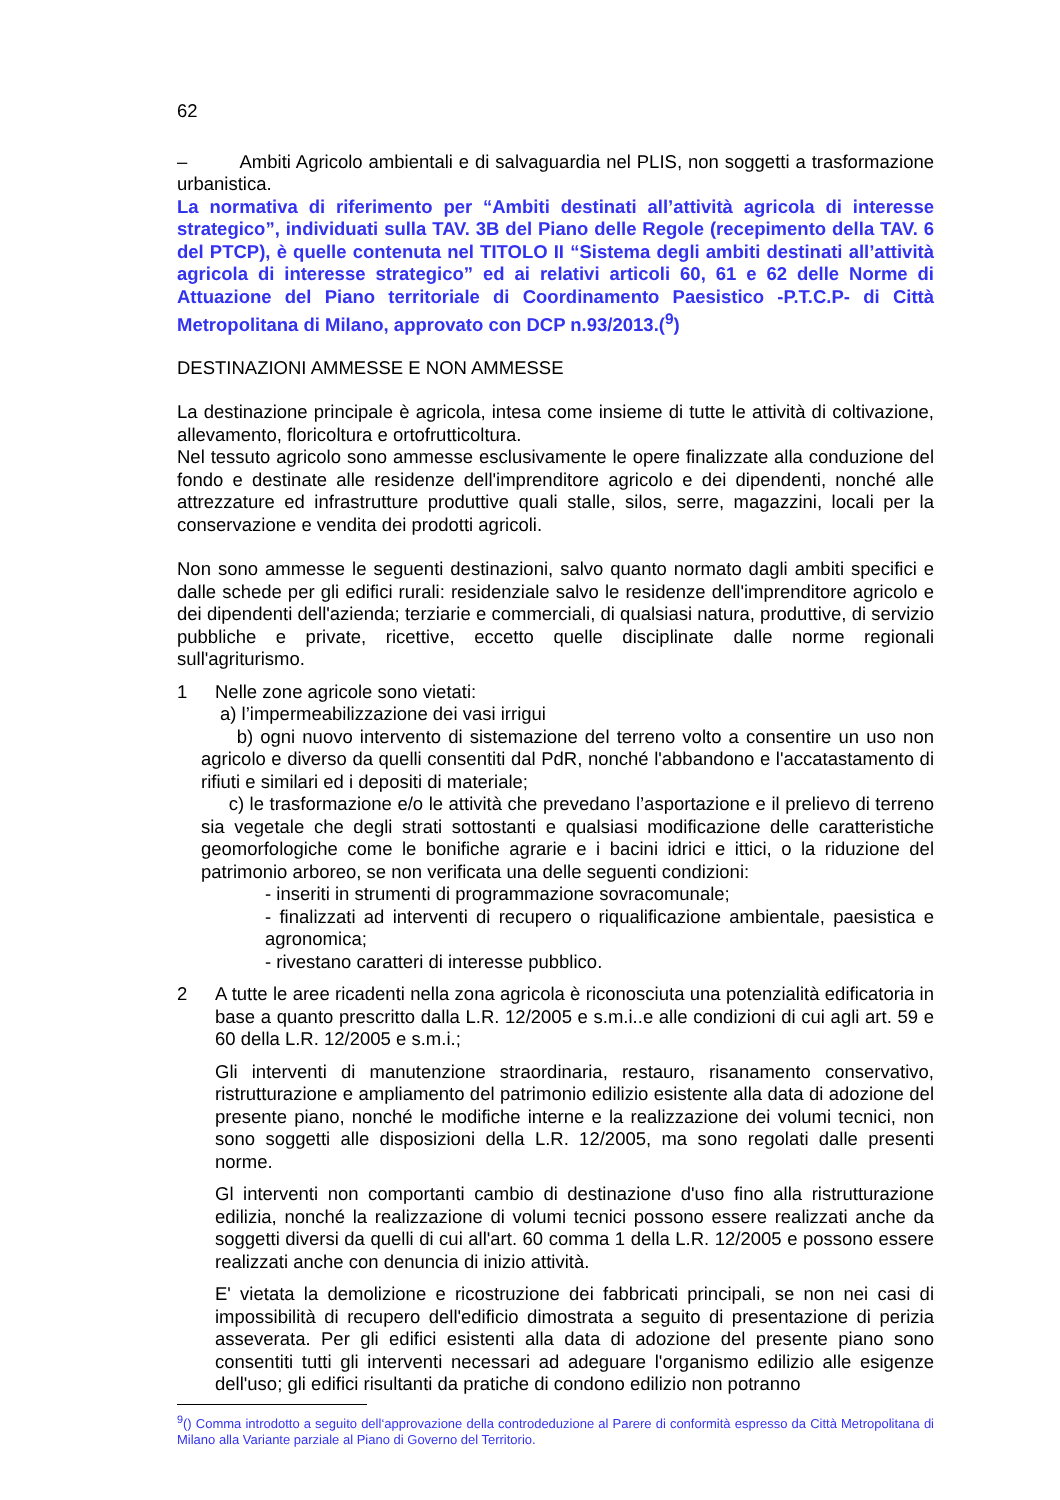62
– Ambiti Agricolo ambientali e di salvaguardia nel PLIS, non soggetti a trasformazione urbanistica.
La normativa di riferimento per “Ambiti destinati all’attività agricola di interesse strategico”, individuati sulla TAV. 3B del Piano delle Regole (recepimento della TAV. 6 del PTCP), è quelle contenuta nel TITOLO II “Sistema degli ambiti destinati all’attività agricola di interesse strategico” ed ai relativi articoli 60, 61 e 62 delle Norme di Attuazione del Piano territoriale di Coordinamento Paesistico -P.T.C.P- di Città Metropolitana di Milano, approvato con DCP n.93/2013.(<sup>9</sup>)
DESTINAZIONI AMMESSE E NON AMMESSE
La destinazione principale è agricola, intesa come insieme di tutte le attività di coltivazione, allevamento, floricoltura e ortofrutticoltura.
Nel tessuto agricolo sono ammesse esclusivamente le opere finalizzate alla conduzione del fondo e destinate alle residenze dell'imprenditore agricolo e dei dipendenti, nonché alle attrezzature ed infrastrutture produttive quali stalle, silos, serre, magazzini, locali per la conservazione e vendita dei prodotti agricoli.
Non sono ammesse le seguenti destinazioni, salvo quanto normato dagli ambiti specifici e dalle schede per gli edifici rurali: residenziale salvo le residenze dell'imprenditore agricolo e dei dipendenti dell'azienda; terziarie e commerciali, di qualsiasi natura, produttive, di servizio pubbliche e private, ricettive, eccetto quelle disciplinate dalle norme regionali sull'agriturismo.
1 Nelle zone agricole sono vietati:
a) l’impermeabilizzazione dei vasi irrigui
b) ogni nuovo intervento di sistemazione del terreno volto a consentire un uso non agricolo e diverso da quelli consentiti dal PdR, nonché l'abbandono e l'accatastamento di rifiuti e similari ed i depositi di materiale;
c) le trasformazione e/o le attività che prevedano l’asportazione e il prelievo di terreno sia vegetale che degli strati sottostanti e qualsiasi modificazione delle caratteristiche geomorfologiche come le bonifiche agrarie e i bacini idrici e ittici, o la riduzione del patrimonio arboreo, se non verificata una delle seguenti condizioni:
- inseriti in strumenti di programmazione sovracomunale;
- finalizzati ad interventi di recupero o riqualificazione ambientale, paesistica e agronomica;
- rivestano caratteri di interesse pubblico.
2 A tutte le aree ricadenti nella zona agricola è riconosciuta una potenzialità edificatoria in base a quanto prescritto dalla L.R. 12/2005 e s.m.i..e alle condizioni di cui agli art. 59 e 60 della L.R. 12/2005 e s.m.i.;
Gli interventi di manutenzione straordinaria, restauro, risanamento conservativo, ristrutturazione e ampliamento del patrimonio edilizio esistente alla data di adozione del presente piano, nonché le modifiche interne e la realizzazione dei volumi tecnici, non sono soggetti alle disposizioni della L.R. 12/2005, ma sono regolati dalle presenti norme.
Gl interventi non comportanti cambio di destinazione d'uso fino alla ristrutturazione edilizia, nonché la realizzazione di volumi tecnici possono essere realizzati anche da soggetti diversi da quelli di cui all'art. 60 comma 1 della L.R. 12/2005 e possono essere realizzati anche con denuncia di inizio attività.
E' vietata la demolizione e ricostruzione dei fabbricati principali, se non nei casi di impossibilità di recupero dell'edificio dimostrata a seguito di presentazione di perizia asseverata. Per gli edifici esistenti alla data di adozione del presente piano sono consentiti tutti gli interventi necessari ad adeguare l'organismo edilizio alle esigenze dell'uso; gli edifici risultanti da pratiche di condono edilizio non potranno
<sup>9</sup> () Comma introdotto a seguito dell‘approvazione della controdeduzione al Parere di conformità espresso da Città Metropolitana di Milano alla Variante parziale al Piano di Governo del Territorio.